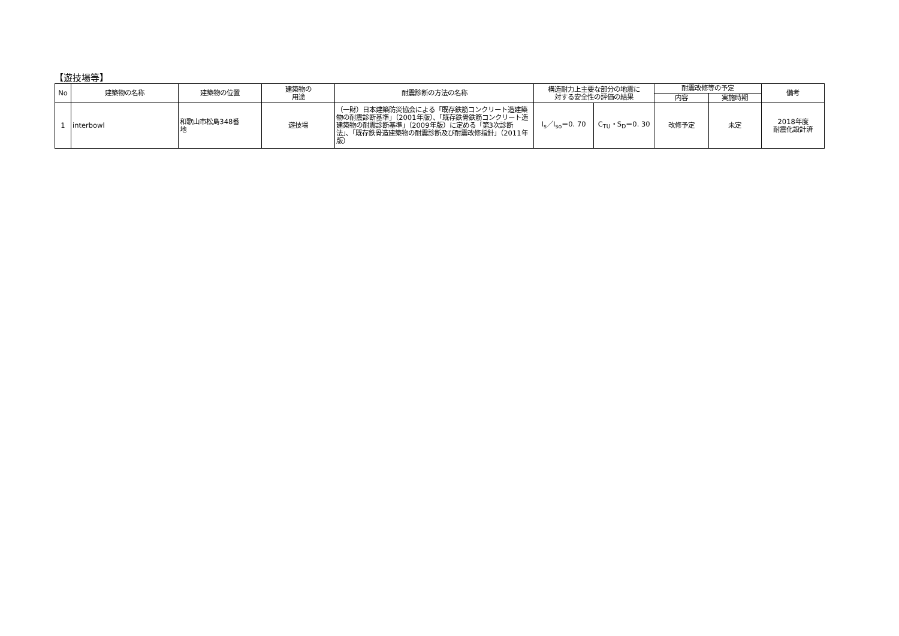【遊技場等】
| No | 建築物の名称 | 建築物の位置 | 建築物の 用途 | 耐震診断の方法の名称 | 構造耐力上主要な部分の地震に 対する安全性の評価の結果 | | 耐震改修等の予定 | | 備考 |
| --- | --- | --- | --- | --- | --- | --- | --- | --- | --- |
| | | | | | | | 内容 | 実施時期 | |
| 1 | interbowl | 和歌山市松島348番 地 | 遊技場 | （一財）日本建築防災協会による「既存鉄筋コンクリート造建築物の耐震診断基準」（2001年版）、「既存鉄骨鉄筋コンクリート造建築物の耐震診断基準」（2009年版）に定める「第3次診断法」、「既存鉄骨造建築物の耐震診断及び耐震改修指針」（2011年版） | I<sub>s</sub>／I<sub>so</sub>＝0. 70 | C<sub>TU</sub>・S<sub>D</sub>＝0. 30 | 改修予定 | 未定 | 2018年度 耐震化設計済 |